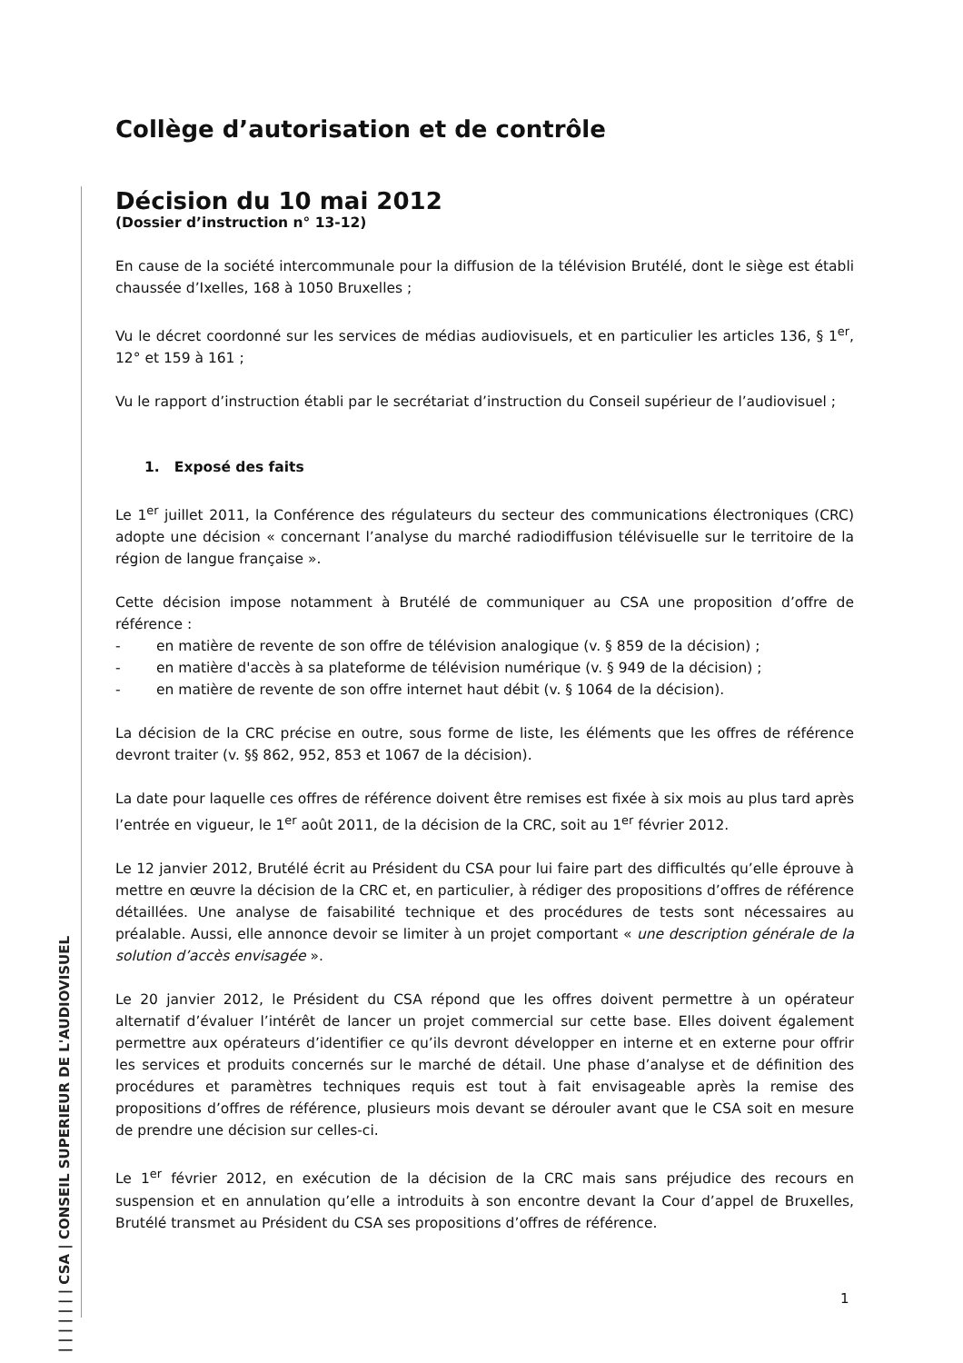| | | | | | | CSA | CONSEIL SUPERIEUR DE L'AUDIOVISUEL
Collège d’autorisation et de contrôle
Décision du 10 mai 2012
(Dossier d’instruction n° 13-12)
En cause de la société intercommunale pour la diffusion de la télévision Brutélé, dont le siège est établi chaussée d’Ixelles, 168 à 1050 Bruxelles ;
Vu le décret coordonné sur les services de médias audiovisuels, et en particulier les articles 136, § 1<sup>er</sup>, 12° et 159 à 161 ;
Vu le rapport d’instruction établi par le secrétariat d’instruction du Conseil supérieur de l’audiovisuel ;
1. Exposé des faits
Le 1<sup>er</sup> juillet 2011, la Conférence des régulateurs du secteur des communications électroniques (CRC) adopte une décision « concernant l’analyse du marché radiodiffusion télévisuelle sur le territoire de la région de langue française ».
Cette décision impose notamment à Brutélé de communiquer au CSA une proposition d’offre de référence :
- en matière de revente de son offre de télévision analogique (v. § 859 de la décision) ;
- en matière d'accès à sa plateforme de télévision numérique (v. § 949 de la décision) ;
- en matière de revente de son offre internet haut débit (v. § 1064 de la décision).
La décision de la CRC précise en outre, sous forme de liste, les éléments que les offres de référence devront traiter (v. §§ 862, 952, 853 et 1067 de la décision).
La date pour laquelle ces offres de référence doivent être remises est fixée à six mois au plus tard après l’entrée en vigueur, le 1<sup>er</sup> août 2011, de la décision de la CRC, soit au 1<sup>er</sup> février 2012.
Le 12 janvier 2012, Brutélé écrit au Président du CSA pour lui faire part des difficultés qu’elle éprouve à mettre en œuvre la décision de la CRC et, en particulier, à rédiger des propositions d’offres de référence détaillées. Une analyse de faisabilité technique et des procédures de tests sont nécessaires au préalable. Aussi, elle annonce devoir se limiter à un projet comportant « une description générale de la solution d’accès envisagée ».
Le 20 janvier 2012, le Président du CSA répond que les offres doivent permettre à un opérateur alternatif d’évaluer l’intérêt de lancer un projet commercial sur cette base. Elles doivent également permettre aux opérateurs d’identifier ce qu’ils devront développer en interne et en externe pour offrir les services et produits concernés sur le marché de détail. Une phase d’analyse et de définition des procédures et paramètres techniques requis est tout à fait envisageable après la remise des propositions d’offres de référence, plusieurs mois devant se dérouler avant que le CSA soit en mesure de prendre une décision sur celles-ci.
Le 1<sup>er</sup> février 2012, en exécution de la décision de la CRC mais sans préjudice des recours en suspension et en annulation qu’elle a introduits à son encontre devant la Cour d’appel de Bruxelles, Brutélé transmet au Président du CSA ses propositions d’offres de référence.
1